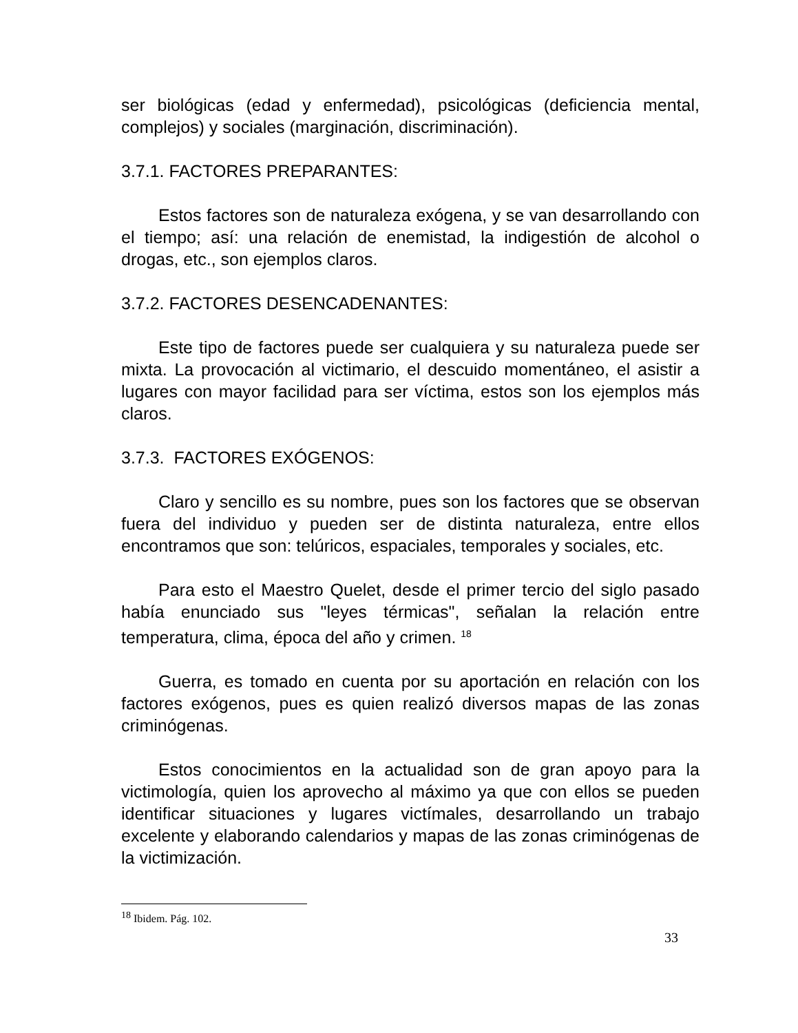ser biológicas (edad y enfermedad), psicológicas (deficiencia mental, complejos) y sociales (marginación, discriminación).
3.7.1. FACTORES PREPARANTES:
Estos factores son de naturaleza exógena, y se van desarrollando con el tiempo; así: una relación de enemistad, la indigestión de alcohol o drogas, etc., son ejemplos claros.
3.7.2. FACTORES DESENCADENANTES:
Este tipo de factores puede ser cualquiera y su naturaleza puede ser mixta. La provocación al victimario, el descuido momentáneo, el asistir a lugares con mayor facilidad para ser víctima, estos son los ejemplos más claros.
3.7.3. FACTORES EXÓGENOS:
Claro y sencillo es su nombre, pues son los factores que se observan fuera del individuo y pueden ser de distinta naturaleza, entre ellos encontramos que son: telúricos, espaciales, temporales y sociales, etc.
Para esto el Maestro Quelet, desde el primer tercio del siglo pasado había enunciado sus "leyes térmicas", señalan la relación entre temperatura, clima, época del año y crimen. <sup>18</sup>
Guerra, es tomado en cuenta por su aportación en relación con los factores exógenos, pues es quien realizó diversos mapas de las zonas criminógenas.
Estos conocimientos en la actualidad son de gran apoyo para la victimología, quien los aprovecho al máximo ya que con ellos se pueden identificar situaciones y lugares victímales, desarrollando un trabajo excelente y elaborando calendarios y mapas de las zonas criminógenas de la victimización.
<sup>18</sup> Ibidem. Pág. 102.
33